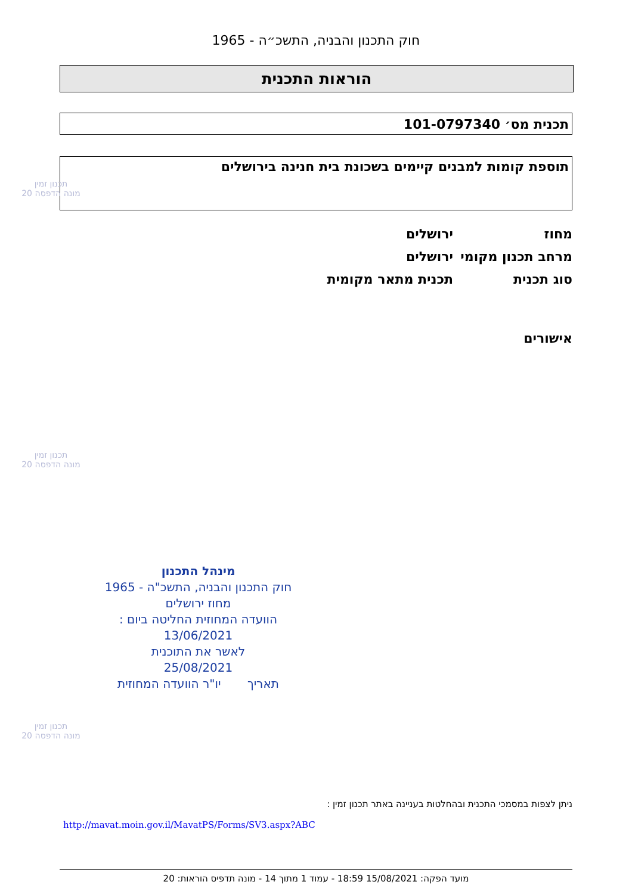חוק התכנון והבניה, התשכ״ה - 1965
הוראות התכנית
תכנית מס׳ 101-0797340
תוספת קומות למבנים קיימים בשכונת בית חנינה בירושלים
מחוז ירושלים
מרחב תכנון מקומי ירושלים
סוג תכנית תכנית מתאר מקומית
אישורים
תכנון זמין
מונה הדפסה 20
תכנון זמין
מונה הדפסה 20
תכנון זמין
מונה הדפסה 20
מינהל התכנון
חוק התכנון והבניה, התשכ"ה - 1965
מחוז ירושלים
הוועדה המחוזית החליטה ביום :
13/06/2021
לאשר את התוכנית
25/08/2021
תאריך יו"ר הוועדה המחוזית
ניתן לצפות במסמכי התכנית ובהחלטות בעניינה באתר תכנון זמין :
http://mavat.moin.gov.il/MavatPS/Forms/SV3.aspx?ABC
מועד הפקה: 15/08/2021 18:59 - עמוד 1 מתוך 14 - מונה תדפיס הוראות: 20